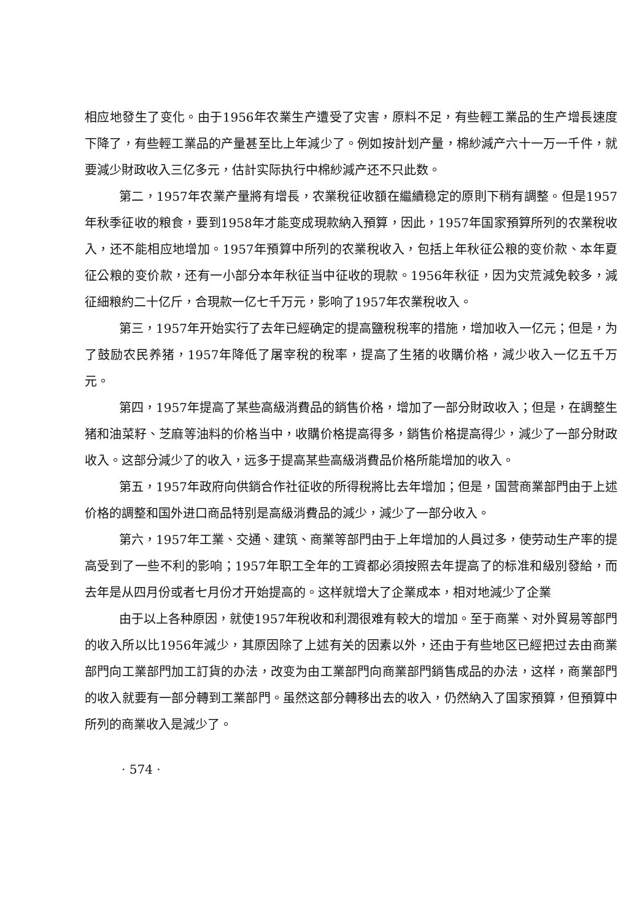相应地發生了变化。由于1956年农業生产遭受了灾害，原料不足，有些輕工業品的生产增長速度下降了，有些輕工業品的产量甚至比上年減少了。例如按計划产量，棉紗減产六十一万一千件，就要減少財政收入三亿多元，估計实际执行中棉紗減产还不只此数。
第二，1957年农業产量將有增長，农業稅征收額在繼續稳定的原則下稍有調整。但是1957年秋季征收的粮食，要到1958年才能变成現款納入預算，因此，1957年国家預算所列的农業稅收入，还不能相应地增加。1957年預算中所列的农業稅收入，包括上年秋征公粮的变价款、本年夏征公粮的变价款，还有一小部分本年秋征当中征收的現款。1956年秋征，因为灾荒減免較多，減征細粮約二十亿斤，合現款一亿七千万元，影响了1957年农業稅收入。
第三，1957年开始实行了去年已經确定的提高鹽稅稅率的措施，增加收入一亿元；但是，为了鼓励农民养猪，1957年降低了屠宰稅的稅率，提高了生猪的收購价格，減少收入一亿五千万元。
第四，1957年提高了某些高級消費品的銷售价格，增加了一部分財政收入；但是，在調整生猪和油菜籽、芝麻等油料的价格当中，收購价格提高得多，銷售价格提高得少，減少了一部分財政收入。这部分減少了的收入，远多于提高某些高級消費品价格所能增加的收入。
第五，1957年政府向供銷合作社征收的所得稅將比去年增加；但是，国营商業部門由于上述价格的調整和国外进口商品特别是高級消費品的減少，減少了一部分收入。
第六，1957年工業、交通、建筑、商業等部門由于上年增加的人員过多，使劳动生产率的提高受到了一些不利的影响；1957年职工全年的工資都必須按照去年提高了的标准和級別發給，而去年是从四月份或者七月份才开始提高的。这样就增大了企業成本，相对地減少了企業
由于以上各种原因，就使1957年稅收和利潤很难有較大的增加。至于商業、对外貿易等部門的收入所以比1956年減少，其原因除了上述有关的因素以外，还由于有些地区已經把过去由商業部門向工業部門加工訂貨的办法，改变为由工業部門向商業部門銷售成品的办法，这样，商業部門的收入就要有一部分轉到工業部門。虽然这部分轉移出去的收入，仍然納入了国家預算，但預算中所列的商業收入是減少了。
· 574 ·